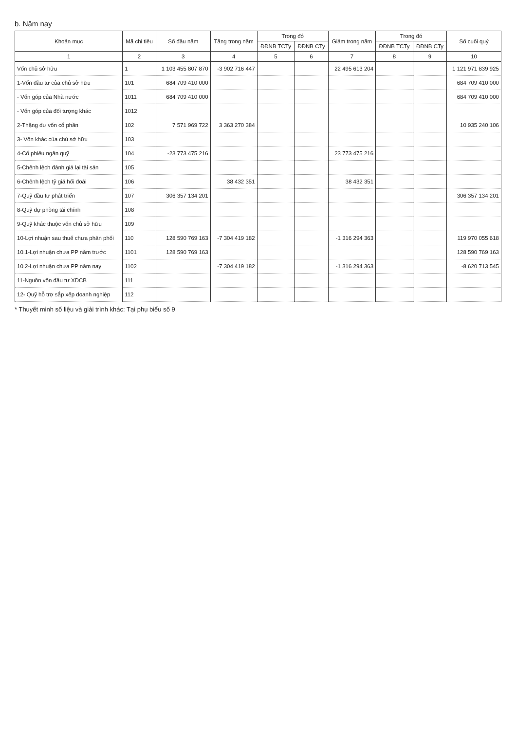b. Năm nay
| Khoản mục | Mã chỉ tiêu | Số đầu năm | Tăng trong năm | Trong đó | | Giảm trong năm | Trong đó | | Số cuối quý |
| --- | --- | --- | --- | --- | --- | --- | --- | --- | --- |
| | | | | ĐĐNB TCTy | ĐĐNB CTy | | ĐĐNB TCTy | ĐĐNB CTy | |
| 1 | 2 | 3 | 4 | 5 | 6 | 7 | 8 | 9 | 10 |
| Vốn chủ sở hữu | 1 | 1 103 455 807 870 | -3 902 716 447 | | | 22 495 613 204 | | | 1 121 971 839 925 |
| 1-Vốn đầu tư của chủ sở hữu | 101 | 684 709 410 000 | | | | | | | 684 709 410 000 |
| - Vốn góp của Nhà nước | 1011 | 684 709 410 000 | | | | | | | 684 709 410 000 |
| - Vốn góp của đối tượng khác | 1012 | | | | | | | | |
| 2-Thặng dư vốn cổ phần | 102 | 7 571 969 722 | 3 363 270 384 | | | | | | 10 935 240 106 |
| 3- Vốn khác của chủ sở hữu | 103 | | | | | | | | |
| 4-Cổ phiếu ngân quỹ | 104 | -23 773 475 216 | | | | 23 773 475 216 | | | |
| 5-Chênh lệch đánh giá lại tài sản | 105 | | | | | | | | |
| 6-Chênh lệch tỷ giá hối đoái | 106 | | 38 432 351 | | | 38 432 351 | | | |
| 7-Quỹ đầu tư phát triển | 107 | 306 357 134 201 | | | | | | | 306 357 134 201 |
| 8-Quỹ dự phòng tài chính | 108 | | | | | | | | |
| 9-Quỹ khác thuộc vốn chủ sở hữu | 109 | | | | | | | | |
| 10-Lợi nhuận sau thuế chưa phân phối | 110 | 128 590 769 163 | -7 304 419 182 | | | -1 316 294 363 | | | 119 970 055 618 |
| 10.1-Lợi nhuận chưa PP năm trước | 1101 | 128 590 769 163 | | | | | | | 128 590 769 163 |
| 10.2-Lợi nhuận chưa PP năm nay | 1102 | | -7 304 419 182 | | | -1 316 294 363 | | | -8 620 713 545 |
| 11-Nguồn vốn đầu tư XDCB | 111 | | | | | | | | |
| 12- Quỹ hỗ trợ sắp xếp doanh nghiệp | 112 | | | | | | | | |
* Thuyết minh số liệu và giải trình khác: Tại phụ biểu số 9